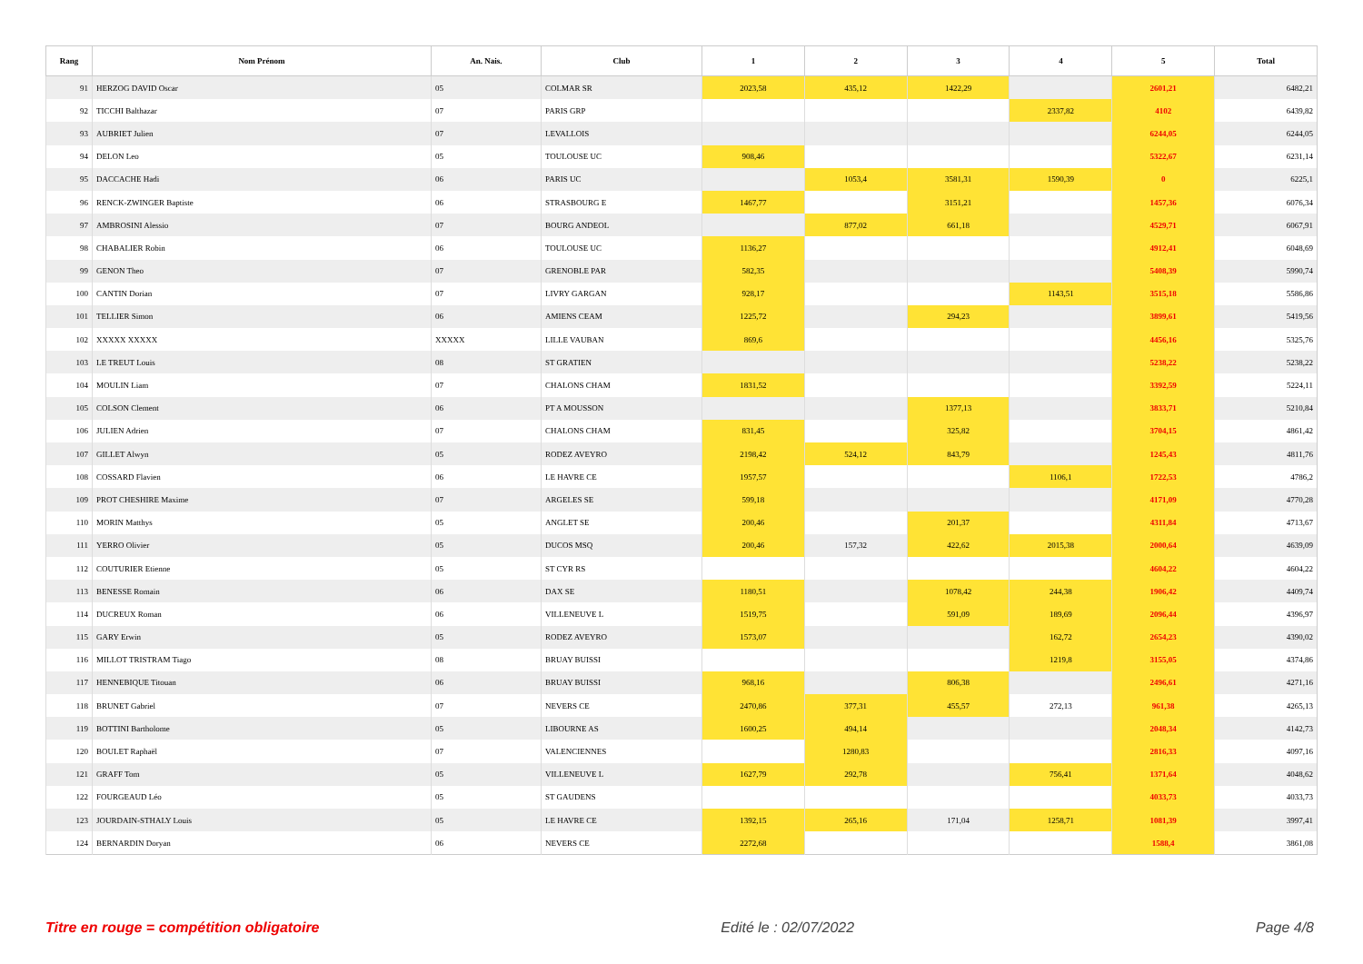| Rang | Nom Prénom | An. Nais. | Club | 1 | 2 | 3 | 4 | 5 | Total |
| --- | --- | --- | --- | --- | --- | --- | --- | --- | --- |
| 91 | HERZOG DAVID Oscar | 05 | COLMAR SR | 2023,58 | 435,12 | 1422,29 | | 2601,21 | 6482,21 |
| 92 | TICCHI Balthazar | 07 | PARIS GRP | | | | 2337,82 | 4102 | 6439,82 |
| 93 | AUBRIET Julien | 07 | LEVALLOIS | | | | | 6244,05 | 6244,05 |
| 94 | DELON Leo | 05 | TOULOUSE UC | 908,46 | | | | 5322,67 | 6231,14 |
| 95 | DACCACHE Hadi | 06 | PARIS UC | | 1053,4 | 3581,31 | 1590,39 | 0 | 6225,1 |
| 96 | RENCK-ZWINGER Baptiste | 06 | STRASBOURG E | 1467,77 | | 3151,21 | | 1457,36 | 6076,34 |
| 97 | AMBROSINI Alessio | 07 | BOURG ANDEOL | | 877,02 | 661,18 | | 4529,71 | 6067,91 |
| 98 | CHABALIER Robin | 06 | TOULOUSE UC | 1136,27 | | | | 4912,41 | 6048,69 |
| 99 | GENON Theo | 07 | GRENOBLE PAR | 582,35 | | | | 5408,39 | 5990,74 |
| 100 | CANTIN Dorian | 07 | LIVRY GARGAN | 928,17 | | | 1143,51 | 3515,18 | 5586,86 |
| 101 | TELLIER Simon | 06 | AMIENS CEAM | 1225,72 | | 294,23 | | 3899,61 | 5419,56 |
| 102 | XXXXX XXXXX | XXXXX | LILLE VAUBAN | 869,6 | | | | 4456,16 | 5325,76 |
| 103 | LE TREUT Louis | 08 | ST GRATIEN | | | | | 5238,22 | 5238,22 |
| 104 | MOULIN Liam | 07 | CHALONS CHAM | 1831,52 | | | | 3392,59 | 5224,11 |
| 105 | COLSON Clement | 06 | PT A MOUSSON | | | 1377,13 | | 3833,71 | 5210,84 |
| 106 | JULIEN Adrien | 07 | CHALONS CHAM | 831,45 | | 325,82 | | 3704,15 | 4861,42 |
| 107 | GILLET Alwyn | 05 | RODEZ AVEYRO | 2198,42 | 524,12 | 843,79 | | 1245,43 | 4811,76 |
| 108 | COSSARD Flavien | 06 | LE HAVRE CE | 1957,57 | | | 1106,1 | 1722,53 | 4786,2 |
| 109 | PROT CHESHIRE Maxime | 07 | ARGELES SE | 599,18 | | | | 4171,09 | 4770,28 |
| 110 | MORIN Matthys | 05 | ANGLET SE | 200,46 | | 201,37 | | 4311,84 | 4713,67 |
| 111 | YERRO Olivier | 05 | DUCOS MSQ | 200,46 | 157,32 | 422,62 | 2015,38 | 2000,64 | 4639,09 |
| 112 | COUTURIER Etienne | 05 | ST CYR RS | | | | | 4604,22 | 4604,22 |
| 113 | BENESSE Romain | 06 | DAX SE | 1180,51 | | 1078,42 | 244,38 | 1906,42 | 4409,74 |
| 114 | DUCREUX Roman | 06 | VILLENEUVE L | 1519,75 | | 591,09 | 189,69 | 2096,44 | 4396,97 |
| 115 | GARY Erwin | 05 | RODEZ AVEYRO | 1573,07 | | | 162,72 | 2654,23 | 4390,02 |
| 116 | MILLOT TRISTRAM Tiago | 08 | BRUAY BUISSI | | | | 1219,8 | 3155,05 | 4374,86 |
| 117 | HENNEBIQUE Titouan | 06 | BRUAY BUISSI | 968,16 | | 806,38 | | 2496,61 | 4271,16 |
| 118 | BRUNET Gabriel | 07 | NEVERS CE | 2470,86 | 377,31 | 455,57 | 272,13 | 961,38 | 4265,13 |
| 119 | BOTTINI Bartholome | 05 | LIBOURNE AS | 1600,25 | 494,14 | | | 2048,34 | 4142,73 |
| 120 | BOULET Raphaël | 07 | VALENCIENNES | | 1280,83 | | | 2816,33 | 4097,16 |
| 121 | GRAFF Tom | 05 | VILLENEUVE L | 1627,79 | 292,78 | | 756,41 | 1371,64 | 4048,62 |
| 122 | FOURGEAUD Léo | 05 | ST GAUDENS | | | | | 4033,73 | 4033,73 |
| 123 | JOURDAIN-STHALY Louis | 05 | LE HAVRE CE | 1392,15 | 265,16 | 171,04 | 1258,71 | 1081,39 | 3997,41 |
| 124 | BERNARDIN Doryan | 06 | NEVERS CE | 2272,68 | | | | 1588,4 | 3861,08 |
Titre en rouge = compétition obligatoire Edité le : 02/07/2022 Page 4/8